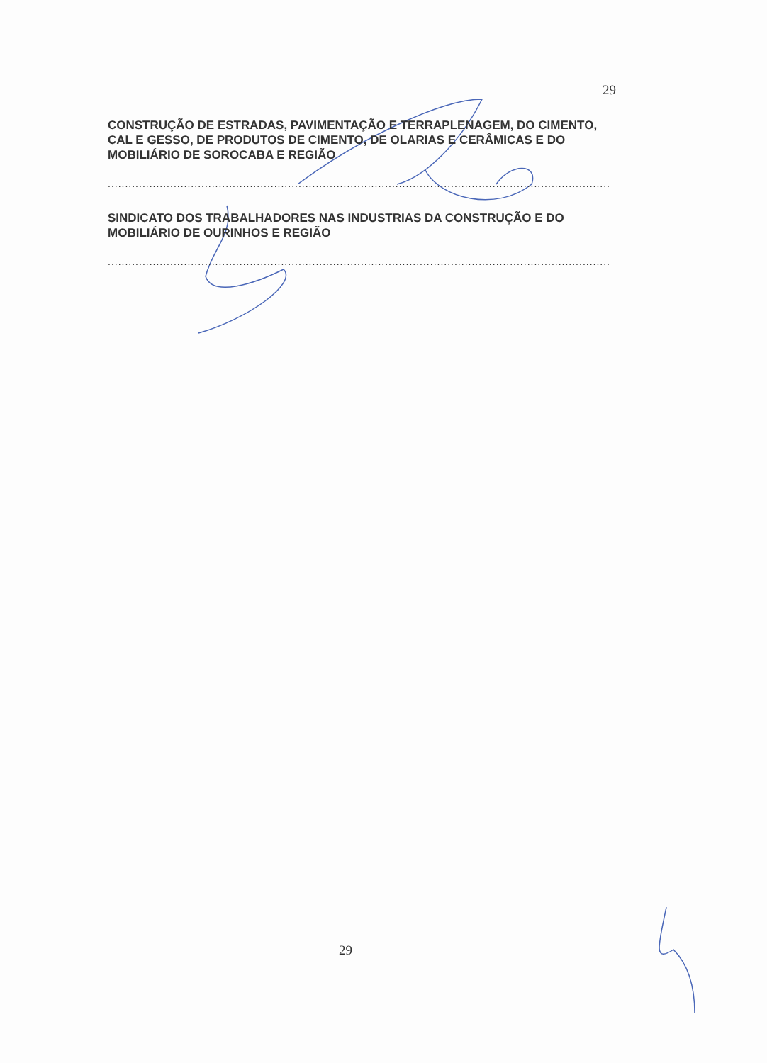29
CONSTRUÇÃO DE ESTRADAS, PAVIMENTAÇÃO E TERRAPLENAGEM, DO CIMENTO, CAL E GESSO, DE PRODUTOS DE CIMENTO, DE OLARIAS E CERÂMICAS E DO MOBILIÁRIO DE SOROCABA E REGIÃO
.................................................................................................................................................
SINDICATO DOS TRABALHADORES NAS INDUSTRIAS DA CONSTRUÇÃO E DO MOBILIÁRIO DE OURINHOS E REGIÃO
.................................................................................................................................................
29